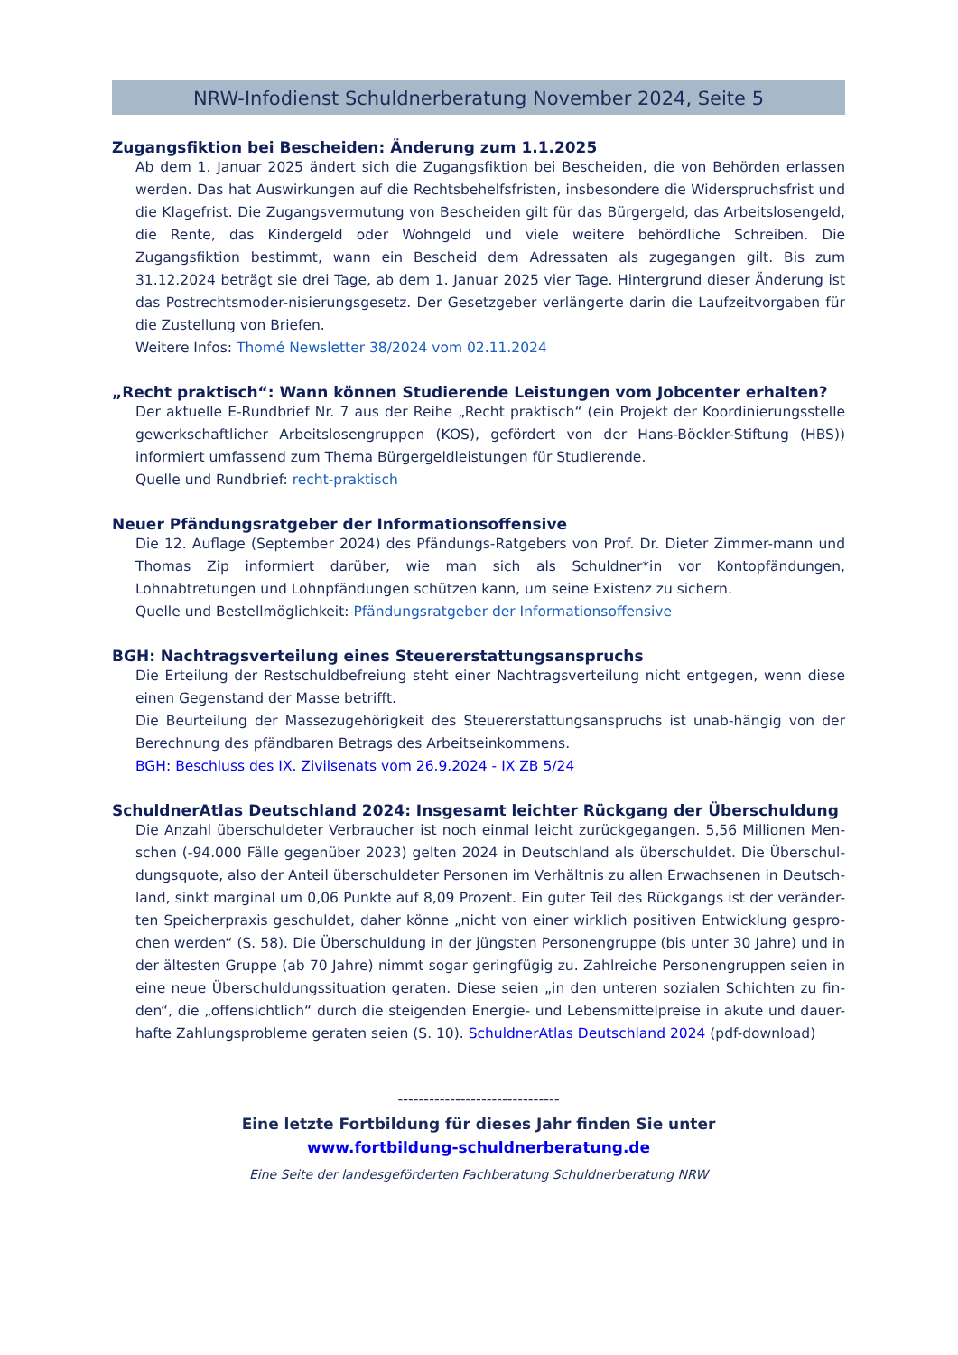NRW-Infodienst Schuldnerberatung November 2024, Seite 5
Zugangsfiktion bei Bescheiden: Änderung zum 1.1.2025
Ab dem 1. Januar 2025 ändert sich die Zugangsfiktion bei Bescheiden, die von Behörden erlassen werden. Das hat Auswirkungen auf die Rechtsbehelfsfristen, insbesondere die Widerspruchsfrist und die Klagefrist. Die Zugangsvermutung von Bescheiden gilt für das Bürgergeld, das Arbeitslosengeld, die Rente, das Kindergeld oder Wohngeld und viele weitere behördliche Schreiben. Die Zugangsfiktion bestimmt, wann ein Bescheid dem Adressaten als zugegangen gilt. Bis zum 31.12.2024 beträgt sie drei Tage, ab dem 1. Januar 2025 vier Tage. Hintergrund dieser Änderung ist das Postrechtsmoder-nisierungsgesetz. Der Gesetzgeber verlängerte darin die Laufzeitvorgaben für die Zustellung von Briefen.
Weitere Infos: Thomé Newsletter 38/2024 vom 02.11.2024
„Recht praktisch“: Wann können Studierende Leistungen vom Jobcenter erhalten?
Der aktuelle E-Rundbrief Nr. 7 aus der Reihe „Recht praktisch“ (ein Projekt der Koordinierungsstelle gewerkschaftlicher Arbeitslosengruppen (KOS), gefördert von der Hans-Böckler-Stiftung (HBS)) informiert umfassend zum Thema Bürgergeldleistungen für Studierende.
Quelle und Rundbrief: recht-praktisch
Neuer Pfändungsratgeber der Informationsoffensive
Die 12. Auflage (September 2024) des Pfändungs-Ratgebers von Prof. Dr. Dieter Zimmer-mann und Thomas Zip informiert darüber, wie man sich als Schuldner*in vor Kontopfändungen, Lohnabtretungen und Lohnpfändungen schützen kann, um seine Existenz zu sichern.
Quelle und Bestellmöglichkeit: Pfändungsratgeber der Informationsoffensive
BGH: Nachtragsverteilung eines Steuererstattungsanspruchs
Die Erteilung der Restschuldbefreiung steht einer Nachtragsverteilung nicht entgegen, wenn diese einen Gegenstand der Masse betrifft.
Die Beurteilung der Massezugehörigkeit des Steuererstattungsanspruchs ist unab-hängig von der Berechnung des pfändbaren Betrags des Arbeitseinkommens.
BGH: Beschluss des IX. Zivilsenats vom 26.9.2024 - IX ZB 5/24
SchuldnerAtlas Deutschland 2024: Insgesamt leichter Rückgang der Überschuldung
Die Anzahl überschuldeter Verbraucher ist noch einmal leicht zurückgegangen. 5,56 Millionen Men-schen (-94.000 Fälle gegenüber 2023) gelten 2024 in Deutschland als überschuldet. Die Überschul-dungsquote, also der Anteil überschuldeter Personen im Verhältnis zu allen Erwachsenen in Deutsch-land, sinkt marginal um 0,06 Punkte auf 8,09 Prozent. Ein guter Teil des Rückgangs ist der veränder-ten Speicherpraxis geschuldet, daher könne „nicht von einer wirklich positiven Entwicklung gespro-chen werden“ (S. 58). Die Überschuldung in der jüngsten Personengruppe (bis unter 30 Jahre) und in der ältesten Gruppe (ab 70 Jahre) nimmt sogar geringfügig zu. Zahlreiche Personengruppen seien in eine neue Überschuldungssituation geraten. Diese seien „in den unteren sozialen Schichten zu fin-den“, die „offensichtlich“ durch die steigenden Energie- und Lebensmittelpreise in akute und dauer-hafte Zahlungsprobleme geraten seien (S. 10). SchuldnerAtlas Deutschland 2024 (pdf-download)
-------------------------------
Eine letzte Fortbildung für dieses Jahr finden Sie unter
www.fortbildung-schuldnerberatung.de
Eine Seite der landesgeförderten Fachberatung Schuldnerberatung NRW